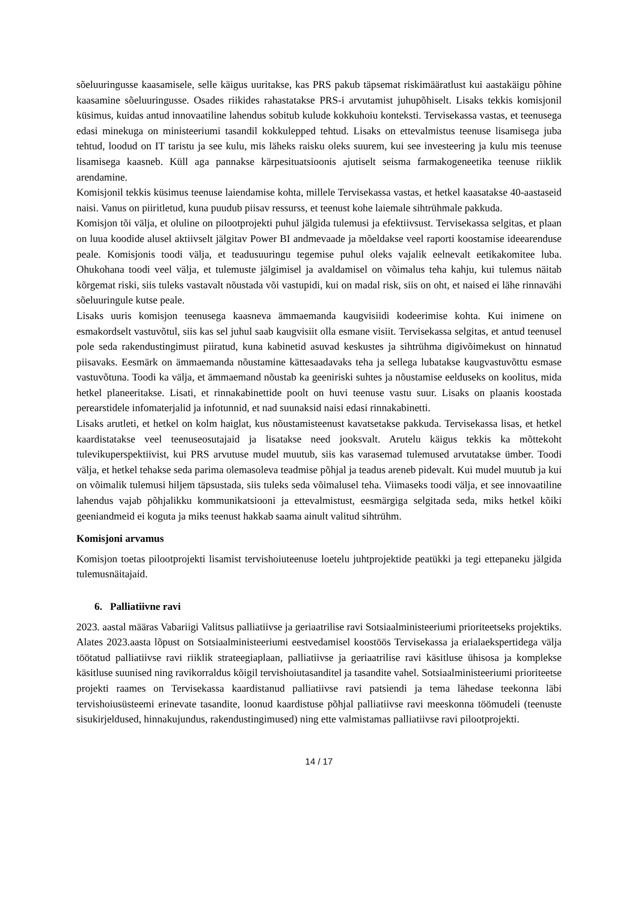sõeluuringusse kaasamisele, selle käigus uuritakse, kas PRS pakub täpsemat riskimääratlust kui aastakäigu põhine kaasamine sõeluuringusse. Osades riikides rahastatakse PRS-i arvutamist juhupõhiselt. Lisaks tekkis komisjonil küsimus, kuidas antud innovaatiline lahendus sobitub kulude kokkuhoiu konteksti. Tervisekassa vastas, et teenusega edasi minekuga on ministeeriumi tasandil kokkulepped tehtud. Lisaks on ettevalmistus teenuse lisamisega juba tehtud, loodud on IT taristu ja see kulu, mis läheks raisku oleks suurem, kui see investeering ja kulu mis teenuse lisamisega kaasneb. Küll aga pannakse kärpesituatsioonis ajutiselt seisma farmakogeneetika teenuse riiklik arendamine.
Komisjonil tekkis küsimus teenuse laiendamise kohta, millele Tervisekassa vastas, et hetkel kaasatakse 40-aastaseid naisi. Vanus on piiritletud, kuna puudub piisav ressurss, et teenust kohe laiemale sihtrühmale pakkuda.
Komisjon tõi välja, et oluline on pilootprojekti puhul jälgida tulemusi ja efektiivsust. Tervisekassa selgitas, et plaan on luua koodide alusel aktiivselt jälgitav Power BI andmevaade ja mõeldakse veel raporti koostamise ideearenduse peale. Komisjonis toodi välja, et teadusuuringu tegemise puhul oleks vajalik eelnevalt eetikakomitee luba. Ohukohana toodi veel välja, et tulemuste jälgimisel ja avaldamisel on võimalus teha kahju, kui tulemus näitab kõrgemat riski, siis tuleks vastavalt nõustada või vastupidi, kui on madal risk, siis on oht, et naised ei lähe rinnavähi sõeluuringule kutse peale.
Lisaks uuris komisjon teenusega kaasneva ämmaemanda kaugvisiidi kodeerimise kohta. Kui inimene on esmakordselt vastuvõtul, siis kas sel juhul saab kaugvisiit olla esmane visiit. Tervisekassa selgitas, et antud teenusel pole seda rakendustingimust piiratud, kuna kabinetid asuvad keskustes ja sihtrühma digivõimekust on hinnatud piisavaks. Eesmärk on ämmaemanda nõustamine kättesaadavaks teha ja sellega lubatakse kaugvastuvõttu esmase vastuvõtuna. Toodi ka välja, et ämmaemand nõustab ka geeniriski suhtes ja nõustamise eelduseks on koolitus, mida hetkel planeeritakse. Lisati, et rinnakabinettide poolt on huvi teenuse vastu suur. Lisaks on plaanis koostada perearstidele infomaterjalid ja infotunnid, et nad suunaksid naisi edasi rinnakabinetti.
Lisaks arutleti, et hetkel on kolm haiglat, kus nõustamisteenust kavatsetakse pakkuda. Tervisekassa lisas, et hetkel kaardistatakse veel teenuseosutajaid ja lisatakse need jooksvalt. Arutelu käigus tekkis ka mõttekoht tulevikuperspektiivist, kui PRS arvutuse mudel muutub, siis kas varasemad tulemused arvutatakse ümber. Toodi välja, et hetkel tehakse seda parima olemasoleva teadmise põhjal ja teadus areneb pidevalt. Kui mudel muutub ja kui on võimalik tulemusi hiljem täpsustada, siis tuleks seda võimalusel teha. Viimaseks toodi välja, et see innovaatiline lahendus vajab põhjalikku kommunikatsiooni ja ettevalmistust, eesmärgiga selgitada seda, miks hetkel kõiki geeniandmeid ei koguta ja miks teenust hakkab saama ainult valitud sihtrühm.
Komisjoni arvamus
Komisjon toetas pilootprojekti lisamist tervishoiuteenuse loetelu juhtprojektide peatükki ja tegi ettepaneku jälgida tulemusnäitajaid.
6. Palliatiivne ravi
2023. aastal määras Vabariigi Valitsus palliatiivse ja geriaatrilise ravi Sotsiaalministeeriumi prioriteetseks projektiks. Alates 2023.aasta lõpust on Sotsiaalministeeriumi eestvedamisel koostöös Tervisekassa ja erialaekspertidega välja töötatud palliatiivse ravi riiklik strateegiaplaan, palliatiivse ja geriaatrilise ravi käsitluse ühisosa ja komplekse käsitluse suunised ning ravikorraldus kõigil tervishoiutasanditel ja tasandite vahel. Sotsiaalministeeriumi prioriteetse projekti raames on Tervisekassa kaardistanud palliatiivse ravi patsiendi ja tema lähedase teekonna läbi tervishoiusüsteemi erinevate tasandite, loonud kaardistuse põhjal palliatiivse ravi meeskonna töömudeli (teenuste sisukirjeldused, hinnakujundus, rakendustingimused) ning ette valmistamas palliatiivse ravi pilootprojekti.
14 / 17